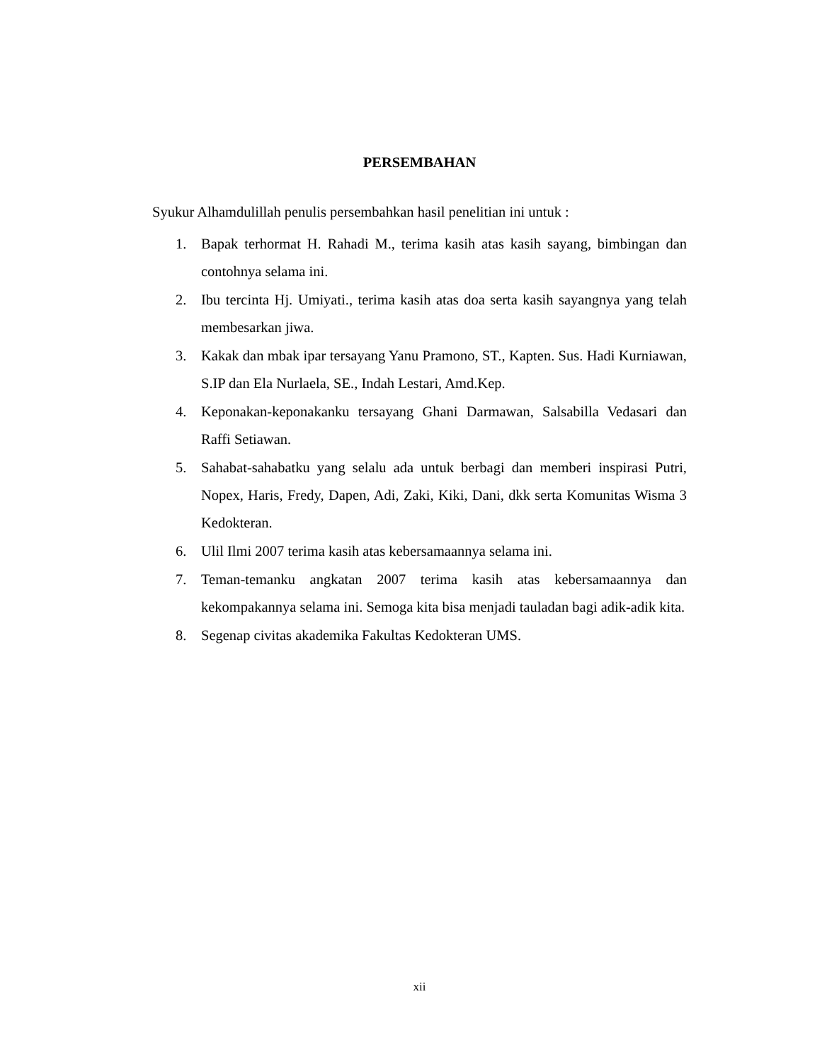PERSEMBAHAN
Syukur Alhamdulillah penulis persembahkan hasil penelitian ini untuk :
1. Bapak terhormat H. Rahadi M., terima kasih atas kasih sayang, bimbingan dan contohnya selama ini.
2. Ibu tercinta Hj. Umiyati., terima kasih atas doa serta kasih sayangnya yang telah membesarkan jiwa.
3. Kakak dan mbak ipar tersayang Yanu Pramono, ST., Kapten. Sus. Hadi Kurniawan, S.IP dan Ela Nurlaela, SE., Indah Lestari, Amd.Kep.
4. Keponakan-keponakanku tersayang Ghani Darmawan, Salsabilla Vedasari dan Raffi Setiawan.
5. Sahabat-sahabatku yang selalu ada untuk berbagi dan memberi inspirasi Putri, Nopex, Haris, Fredy, Dapen, Adi, Zaki, Kiki, Dani, dkk serta Komunitas Wisma 3 Kedokteran.
6. Ulil Ilmi 2007 terima kasih atas kebersamaannya selama ini.
7. Teman-temanku angkatan 2007 terima kasih atas kebersamaannya dan kekompakannya selama ini. Semoga kita bisa menjadi tauladan bagi adik-adik kita.
8. Segenap civitas akademika Fakultas Kedokteran UMS.
xii